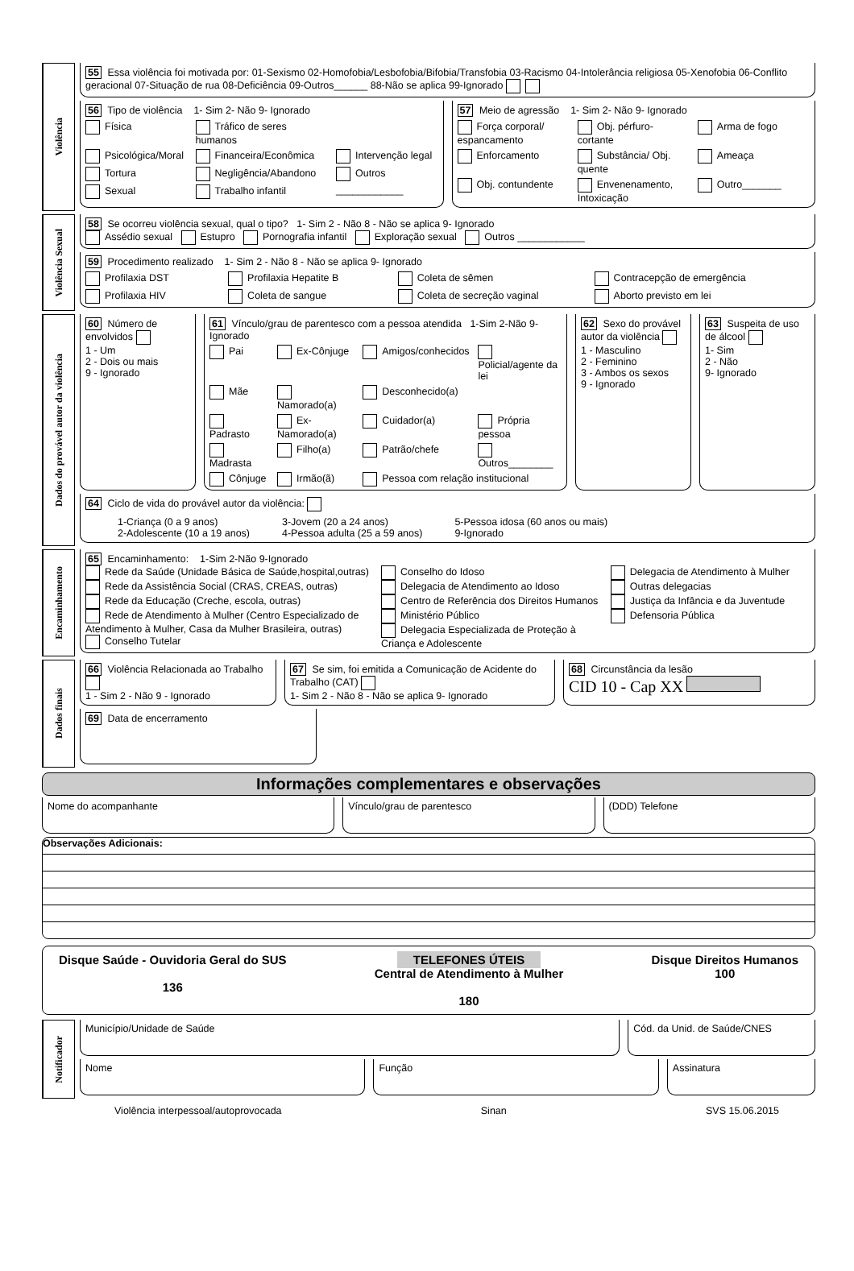Violência
55 Essa violência foi motivada por: 01-Sexismo 02-Homofobia/Lesbofobia/Bifobia/Transfobia 03-Racismo 04-Intolerância religiosa 05-Xenofobia 06-Conflito geracional 07-Situação de rua 08-Deficiência 09-Outros______ 88-Não se aplica 99-Ignorado
56 Tipo de violência 1- Sim 2- Não 9- Ignorado
Física
Tráfico de seres humanos
Psicológica/Moral
Financeira/Econômica
Intervenção legal
Tortura
Negligência/Abandono
Outros
Sexual
Trabalho infantil
____________
57 Meio de agressão 1- Sim 2- Não 9- Ignorado
Força corporal/ espancamento
Obj. pérfuro-cortante
Arma de fogo
Enforcamento
Substância/ Obj. quente
Ameaça
Obj. contundente
Envenenamento, Intoxicação
Outro_______
Violência Sexual
58 Se ocorreu violência sexual, qual o tipo? 1- Sim 2 - Não 8 - Não se aplica 9- Ignorado
Assédio sexual Estupro Pornografia infantil Exploração sexual Outros ____________
59 Procedimento realizado 1- Sim 2 - Não 8 - Não se aplica 9- Ignorado
Profilaxia DST
Profilaxia Hepatite B
Coleta de sêmen
Contracepção de emergência
Profilaxia HIV
Coleta de sangue
Coleta de secreção vaginal
Aborto previsto em lei
Dados do provável autor da violência
60 Número de envolvidos
1 - Um
2 - Dois ou mais
9 - Ignorado
61 Vínculo/grau de parentesco com a pessoa atendida 1-Sim 2-Não 9-Ignorado
Pai
Ex-Cônjuge
Amigos/conhecidos
Policial/agente da lei
Mãe
Namorado(a)
Desconhecido(a)
Padrasto
Ex-Namorado(a)
Cuidador(a)
Própria pessoa
Madrasta
Filho(a)
Patrão/chefe
Outros________
Cônjuge
Irmão(ã)
Pessoa com relação institucional
62 Sexo do provável autor da violência
1 - Masculino
2 - Feminino
3 - Ambos os sexos
9 - Ignorado
63 Suspeita de uso de álcool
1- Sim
2 - Não
9- Ignorado
64 Ciclo de vida do provável autor da violência:
1-Criança (0 a 9 anos)
2-Adolescente (10 a 19 anos)
3-Jovem (20 a 24 anos)
4-Pessoa adulta (25 a 59 anos)
5-Pessoa idosa (60 anos ou mais)
9-Ignorado
Encaminhamento
65 Encaminhamento: 1-Sim 2-Não 9-Ignorado
Rede da Saúde (Unidade Básica de Saúde,hospital,outras)
Rede da Assistência Social (CRAS, CREAS, outras)
Rede da Educação (Creche, escola, outras)
Rede de Atendimento à Mulher (Centro Especializado de Atendimento à Mulher, Casa da Mulher Brasileira, outras)
Conselho Tutelar
Conselho do Idoso
Delegacia de Atendimento ao Idoso
Centro de Referência dos Direitos Humanos
Ministério Público
Delegacia Especializada de Proteção à Criança e Adolescente
Delegacia de Atendimento à Mulher
Outras delegacias
Justiça da Infância e da Juventude
Defensoria Pública
Dados finais
66 Violência Relacionada ao Trabalho
1 - Sim 2 - Não 9 - Ignorado
67 Se sim, foi emitida a Comunicação de Acidente do Trabalho (CAT)
1- Sim 2 - Não 8 - Não se aplica 9- Ignorado
68 Circunstância da lesão
CID 10 - Cap XX
69 Data de encerramento
Informações complementares e observações
Nome do acompanhante Vínculo/grau de parentesco (DDD) Telefone
Observações Adicionais:
Disque Saúde - Ouvidoria Geral do SUS
136
TELEFONES ÚTEIS
Central de Atendimento à Mulher
180
Disque Direitos Humanos
100
Notificador
Município/Unidade de Saúde Cód. da Unid. de Saúde/CNES
Nome Função Assinatura
Violência interpessoal/autoprovocada Sinan SVS 15.06.2015